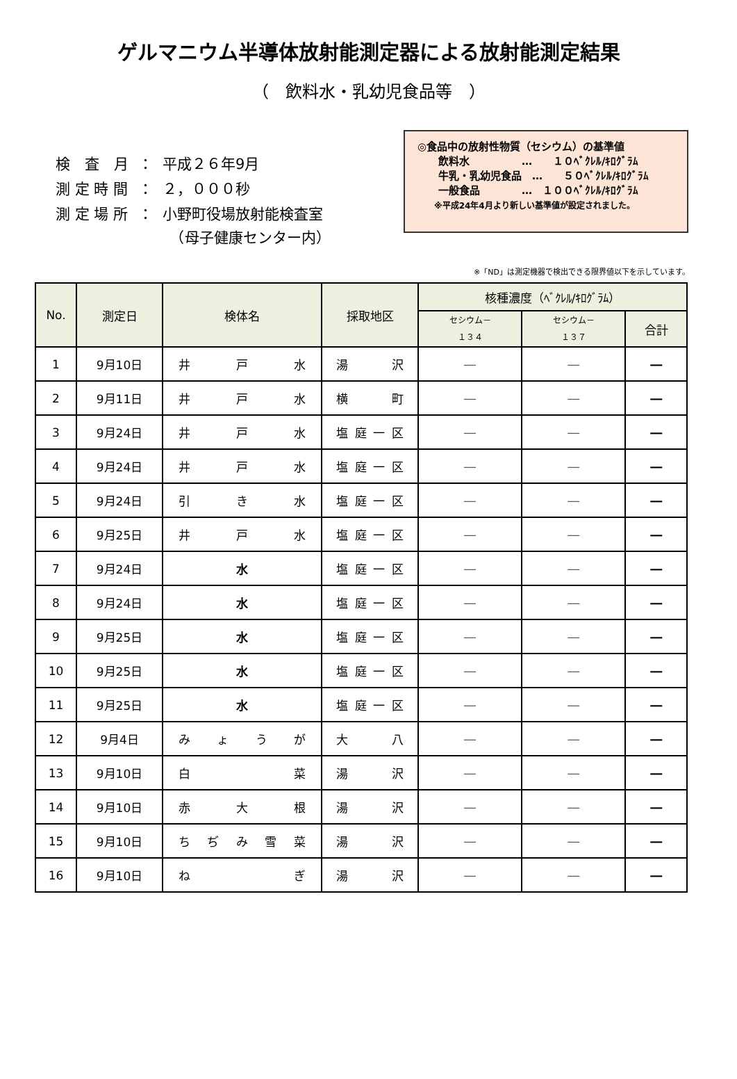ゲルマニウム半導体放射能測定器による放射能測定結果
（　飲料水・乳幼児食品等　）
| 検 査 月 | ： | 平成２６年9月 |
| 測 定 時 間 | ： | ２，０００秒 |
| 測 定 場 所 | ： | 小野町役場放射能検査室 （母子健康センター内） |
◎食品中の放射性物質（セシウム）の基準値
　　飲料水　　　　　…　　１０ﾍﾞｸﾚﾙ/ｷﾛｸﾞﾗﾑ
　　牛乳・乳幼児食品　…　　５０ﾍﾞｸﾚﾙ/ｷﾛｸﾞﾗﾑ
　　一般食品　　　　…　１００ﾍﾞｸﾚﾙ/ｷﾛｸﾞﾗﾑ
　　※平成24年4月より新しい基準値が設定されました。
※「ND」は測定機器で検出できる限界値以下を示しています。
| No. | 測定日 | 検体名 | 採取地区 | 核種濃度（ﾍﾞｸﾚﾙ/ｷﾛｸﾞﾗﾑ） | | |
| --- | --- | --- | --- | --- | --- | --- |
| | | | | セシウム－ １３４ | セシウム－ １３７ | 合計 |
| 1 | 9月10日 | 井 戸 水 | 湯 沢 | ― | ― | ― |
| 2 | 9月11日 | 井 戸 水 | 横 町 | ― | ― | ― |
| 3 | 9月24日 | 井 戸 水 | 塩庭一区 | ― | ― | ― |
| 4 | 9月24日 | 井 戸 水 | 塩庭一区 | ― | ― | ― |
| 5 | 9月24日 | 引 き 水 | 塩庭一区 | ― | ― | ― |
| 6 | 9月25日 | 井 戸 水 | 塩庭一区 | ― | ― | ― |
| 7 | 9月24日 | 水 | 塩庭一区 | ― | ― | ― |
| 8 | 9月24日 | 水 | 塩庭一区 | ― | ― | ― |
| 9 | 9月25日 | 水 | 塩庭一区 | ― | ― | ― |
| 10 | 9月25日 | 水 | 塩庭一区 | ― | ― | ― |
| 11 | 9月25日 | 水 | 塩庭一区 | ― | ― | ― |
| 12 | 9月4日 | み ょ う が | 大 八 | ― | ― | ― |
| 13 | 9月10日 | 白 菜 | 湯 沢 | ― | ― | ― |
| 14 | 9月10日 | 赤 大 根 | 湯 沢 | ― | ― | ― |
| 15 | 9月10日 | ち ぢ み 雪 菜 | 湯 沢 | ― | ― | ― |
| 16 | 9月10日 | ね ぎ | 湯 沢 | ― | ― | ― |